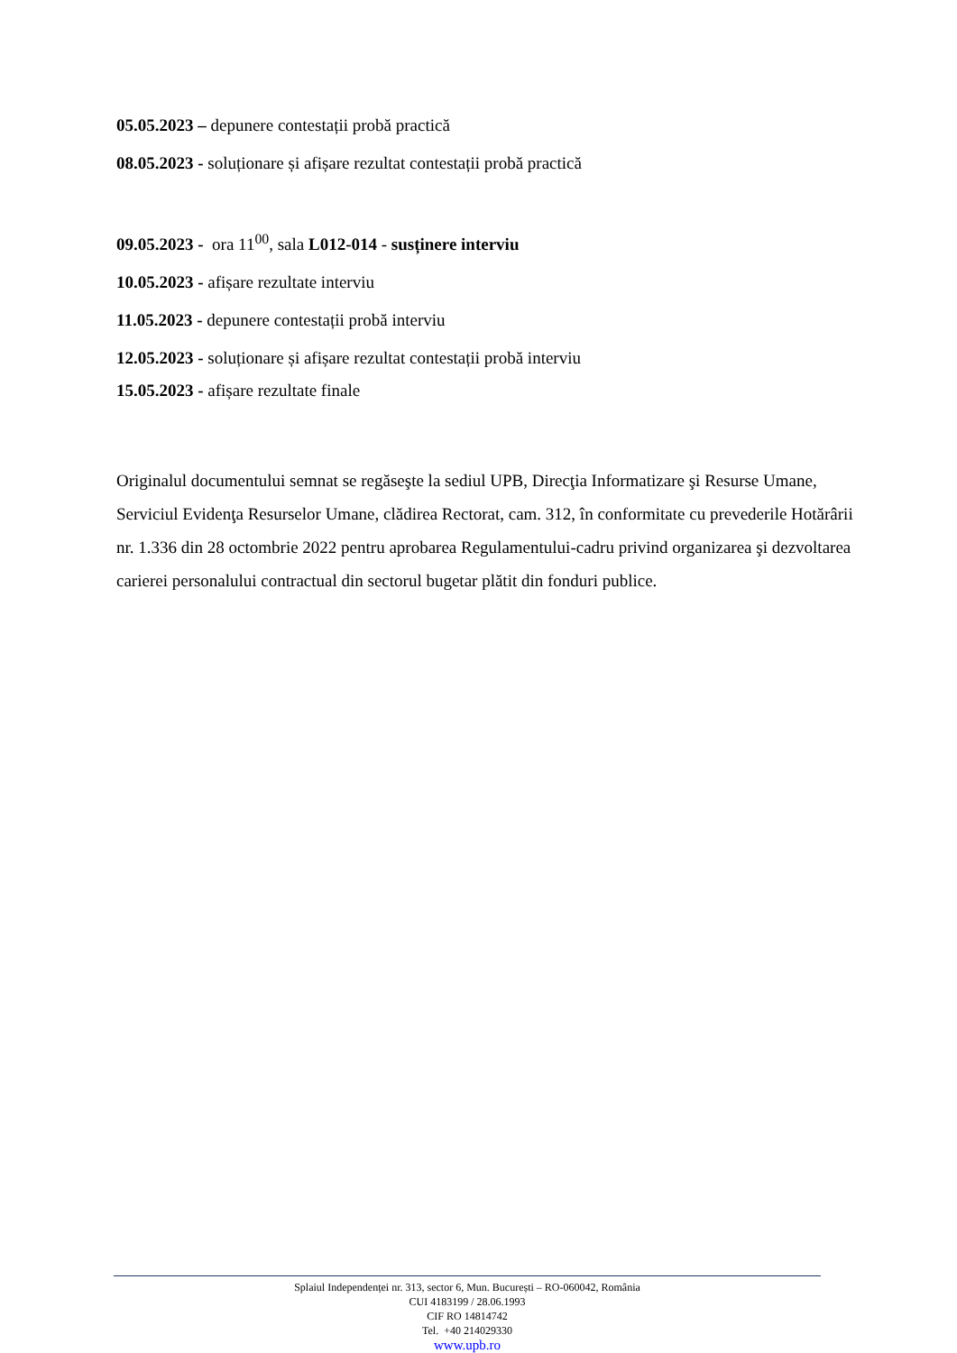05.05.2023 – depunere contestații probă practică
08.05.2023 - soluționare și afișare rezultat contestații probă practică
09.05.2023 - ora 11<sup>00</sup>, sala L012-014 - susținere interviu
10.05.2023 - afișare rezultate interviu
11.05.2023 - depunere contestații probă interviu
12.05.2023 - soluționare și afișare rezultat contestații probă interviu
15.05.2023 - afișare rezultate finale
Originalul documentului semnat se regăseşte la sediul UPB, Direcţia Informatizare şi Resurse Umane, Serviciul Evidenţa Resurselor Umane, clădirea Rectorat, cam. 312, în conformitate cu prevederile Hotărârii nr. 1.336 din 28 octombrie 2022 pentru aprobarea Regulamentului-cadru privind organizarea şi dezvoltarea carierei personalului contractual din sectorul bugetar plătit din fonduri publice.
Splaiul Independenței nr. 313, sector 6, Mun. București – RO-060042, România
CUI 4183199 / 28.06.1993
CIF RO 14814742
Tel. +40 214029330
www.upb.ro